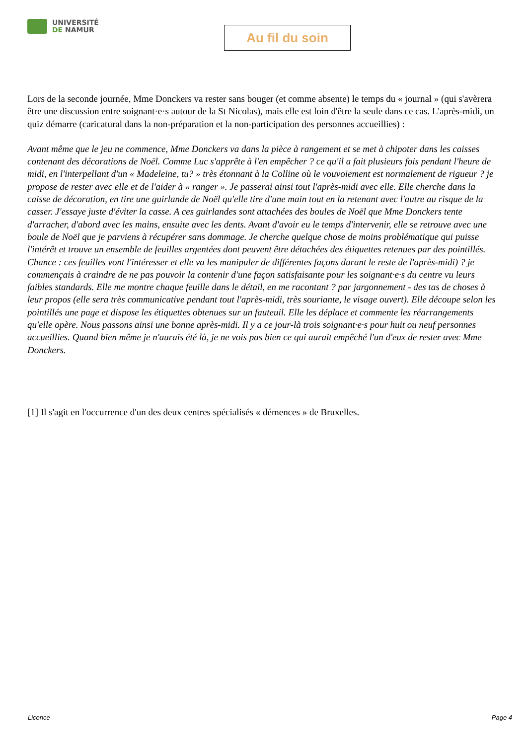UNIVERSITÉ
DE NAMUR
Au fil du soin
Lors de la seconde journée, Mme Donckers va rester sans bouger (et comme absente) le temps du « journal » (qui s'avèrera être une discussion entre soignant·e·s autour de la St Nicolas), mais elle est loin d'être la seule dans ce cas. L'après-midi, un quiz démarre (caricatural dans la non-préparation et la non-participation des personnes accueillies) :
Avant même que le jeu ne commence, Mme Donckers va dans la pièce à rangement et se met à chipoter dans les caisses contenant des décorations de Noël. Comme Luc s'apprête à l'en empêcher ? ce qu'il a fait plusieurs fois pendant l'heure de midi, en l'interpellant d'un « Madeleine, tu? » très étonnant à la Colline où le vouvoiement est normalement de rigueur ? je propose de rester avec elle et de l'aider à « ranger ». Je passerai ainsi tout l'après-midi avec elle. Elle cherche dans la caisse de décoration, en tire une guirlande de Noël qu'elle tire d'une main tout en la retenant avec l'autre au risque de la casser. J'essaye juste d'éviter la casse. A ces guirlandes sont attachées des boules de Noël que Mme Donckers tente d'arracher, d'abord avec les mains, ensuite avec les dents. Avant d'avoir eu le temps d'intervenir, elle se retrouve avec une boule de Noël que je parviens à récupérer sans dommage. Je cherche quelque chose de moins problématique qui puisse l'intérêt et trouve un ensemble de feuilles argentées dont peuvent être détachées des étiquettes retenues par des pointillés. Chance : ces feuilles vont l'intéresser et elle va les manipuler de différentes façons durant le reste de l'après-midi) ? je commençais à craindre de ne pas pouvoir la contenir d'une façon satisfaisante pour les soignant·e·s du centre vu leurs faibles standards. Elle me montre chaque feuille dans le détail, en me racontant ? par jargonnement - des tas de choses à leur propos (elle sera très communicative pendant tout l'après-midi, très souriante, le visage ouvert). Elle découpe selon les pointillés une page et dispose les étiquettes obtenues sur un fauteuil. Elle les déplace et commente les réarrangements qu'elle opère. Nous passons ainsi une bonne après-midi. Il y a ce jour-là trois soignant·e·s pour huit ou neuf personnes accueillies. Quand bien même je n'aurais été là, je ne vois pas bien ce qui aurait empêché l'un d'eux de rester avec Mme Donckers.
[1] Il s'agit en l'occurrence d'un des deux centres spécialisés « démences » de Bruxelles.
Licence Page 4